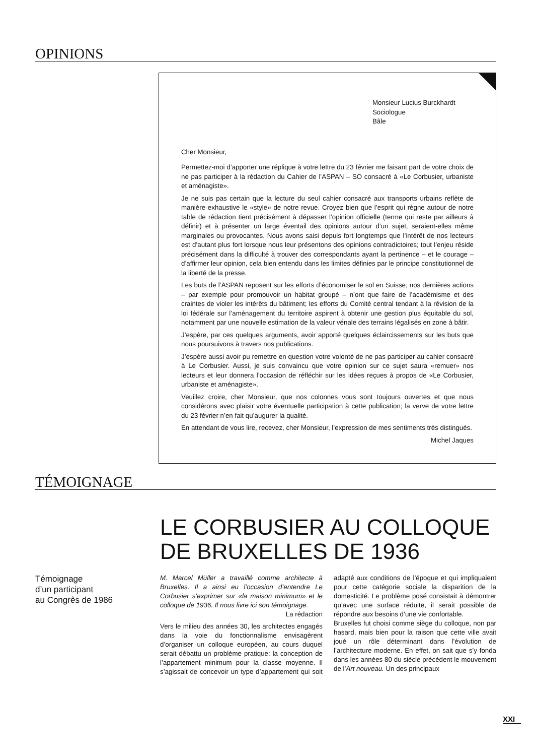OPINIONS
Monsieur Lucius Burckhardt
Sociologue
Bâle
Cher Monsieur,
Permettez-moi d’apporter une réplique à votre lettre du 23 février me faisant part de votre choix de ne pas participer à la rédaction du Cahier de l’ASPAN – SO consacré à «Le Corbusier, urbaniste et aménagiste».
Je ne suis pas certain que la lecture du seul cahier consacré aux transports urbains reflète de manière exhaustive le «style» de notre revue. Croyez bien que l’esprit qui règne autour de notre table de rédaction tient précisément à dépasser l’opinion officielle (terme qui reste par ailleurs à définir) et à présenter un large éventail des opinions autour d’un sujet, seraient-elles même marginales ou provocantes. Nous avons saisi depuis fort longtemps que l’intérêt de nos lecteurs est d’autant plus fort lorsque nous leur présentons des opinions contradictoires; tout l’enjeu réside précisément dans la difficulté à trouver des correspondants ayant la pertinence – et le courage – d’affirmer leur opinion, cela bien entendu dans les limites définies par le principe constitutionnel de la liberté de la presse.
Les buts de l’ASPAN reposent sur les efforts d’économiser le sol en Suisse; nos dernières actions – par exemple pour promouvoir un habitat groupé – n’ont que faire de l’académisme et des craintes de violer les intérêts du bâtiment; les efforts du Comité central tendant à la révision de la loi fédérale sur l’aménagement du territoire aspirent à obtenir une gestion plus équitable du sol, notamment par une nouvelle estimation de la valeur vénale des terrains légalisés en zone à bâtir.
J’espère, par ces quelques arguments, avoir apporté quelques éclaircissements sur les buts que nous poursuivons à travers nos publications.
J’espère aussi avoir pu remettre en question votre volonté de ne pas participer au cahier consacré à Le Corbusier. Aussi, je suis convaincu que votre opinion sur ce sujet saura «remuer» nos lecteurs et leur donnera l’occasion de réfléchir sur les idées reçues à propos de «Le Corbusier, urbaniste et aménagiste».
Veuillez croire, cher Monsieur, que nos colonnes vous sont toujours ouvertes et que nous considérons avec plaisir votre éventuelle participation à cette publication; la verve de votre lettre du 23 février n’en fait qu’augurer la qualité.
En attendant de vous lire, recevez, cher Monsieur, l’expression de mes sentiments très distingués.
Michel Jaques
TÉMOIGNAGE
LE CORBUSIER AU COLLOQUE DE BRUXELLES DE 1936
Témoignage
d’un participant
au Congrès de 1986
M. Marcel Müller a travaillé comme architecte à Bruxelles. Il a ainsi eu l’occasion d’entendre Le Corbusier s’exprimer sur «la maison minimum» et le colloque de 1936. Il nous livre ici son témoignage. La rédaction
Vers le milieu des années 30, les architectes engagés dans la voie du fonctionnalisme envisagèrent d’organiser un colloque européen, au cours duquel serait débattu un problème pratique: la conception de l’appartement minimum pour la classe moyenne. Il s’agissait de concevoir un type d’appartement qui soit adapté aux conditions de l’époque et qui impliquaient pour cette catégorie sociale la disparition de la domesticité. Le problème posé consistait à démontrer qu’avec une surface réduite, il serait possible de répondre aux besoins d’une vie confortable.
Bruxelles fut choisi comme siège du colloque, non par hasard, mais bien pour la raison que cette ville avait joué un rôle déterminant dans l’évolution de l’architecture moderne. En effet, on sait que s’y fonda dans les années 80 du siècle précédent le mouvement de l’Art nouveau. Un des principaux
XXI